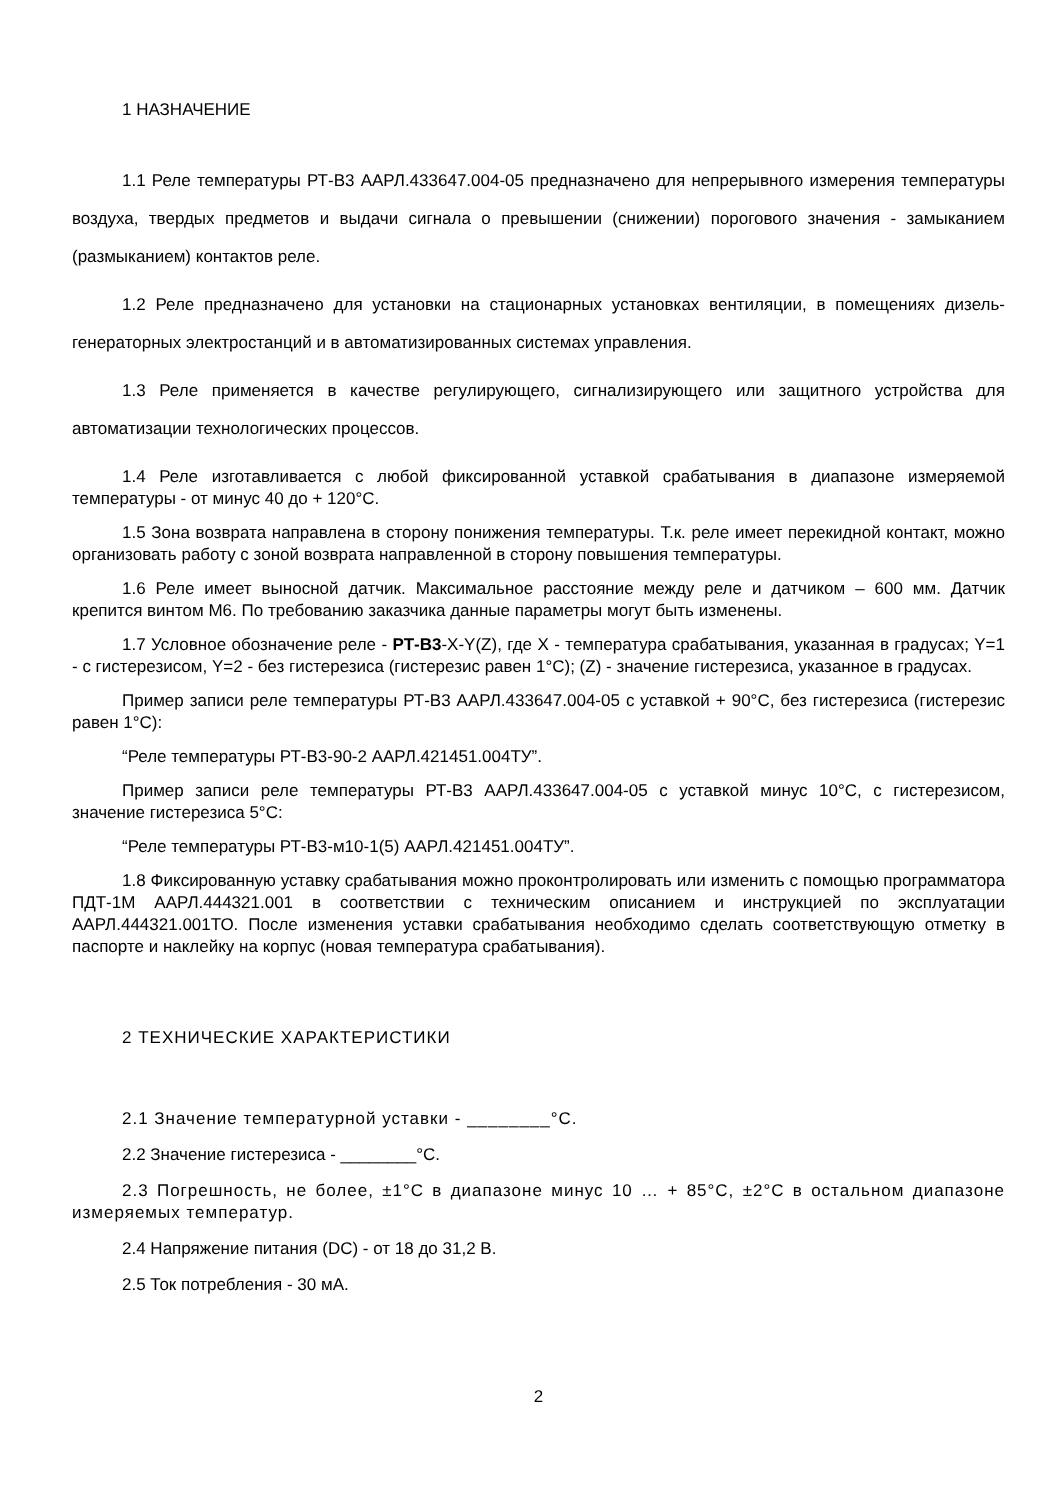1 НАЗНАЧЕНИЕ
1.1 Реле температуры РТ-В3 ААРЛ.433647.004-05 предназначено для непрерывного измерения температуры воздуха, твердых предметов и выдачи сигнала о превышении (снижении) порогового значения - замыканием (размыканием) контактов реле.
1.2 Реле предназначено для установки на стационарных установках вентиляции, в помещениях дизель-генераторных электростанций и в автоматизированных системах управления.
1.3 Реле применяется в качестве регулирующего, сигнализирующего или защитного устройства для автоматизации технологических процессов.
1.4 Реле изготавливается с любой фиксированной уставкой срабатывания в диапазоне измеряемой температуры - от минус 40 до + 120°С.
1.5 Зона возврата направлена в сторону понижения температуры. Т.к. реле имеет перекидной контакт, можно организовать работу с зоной возврата направленной в сторону повышения температуры.
1.6 Реле имеет выносной датчик. Максимальное расстояние между реле и датчиком – 600 мм. Датчик крепится винтом М6. По требованию заказчика данные параметры могут быть изменены.
1.7 Условное обозначение реле - РТ-В3-X-Y(Z), где X - температура срабатывания, указанная в градусах; Y=1 - с гистерезисом, Y=2 - без гистерезиса (гистерезис равен 1°С); (Z) - значение гистерезиса, указанное в градусах.
Пример записи реле температуры РТ-В3 ААРЛ.433647.004-05 с уставкой + 90°С, без гистерезиса (гистерезис равен 1°С):
“Реле температуры РТ-В3-90-2 ААРЛ.421451.004ТУ”.
Пример записи реле температуры РТ-В3 ААРЛ.433647.004-05 с уставкой минус 10°С, с гистерезисом, значение гистерезиса 5°С:
“Реле температуры РТ-В3-м10-1(5) ААРЛ.421451.004ТУ”.
1.8 Фиксированную уставку срабатывания можно проконтролировать или изменить с помощью программатора ПДТ-1М ААРЛ.444321.001 в соответствии с техническим описанием и инструкцией по эксплуатации ААРЛ.444321.001ТО. После изменения уставки срабатывания необходимо сделать соответствующую отметку в паспорте и наклейку на корпус (новая температура срабатывания).
2 ТЕХНИЧЕСКИЕ ХАРАКТЕРИСТИКИ
2.1 Значение температурной уставки - ________°С.
2.2 Значение гистерезиса - ________°С.
2.3 Погрешность, не более, ±1°С в диапазоне минус 10 … + 85°С, ±2°С в остальном диапазоне измеряемых температур.
2.4 Напряжение питания (DC) - от 18 до 31,2 В.
2.5 Ток потребления - 30 мА.
2